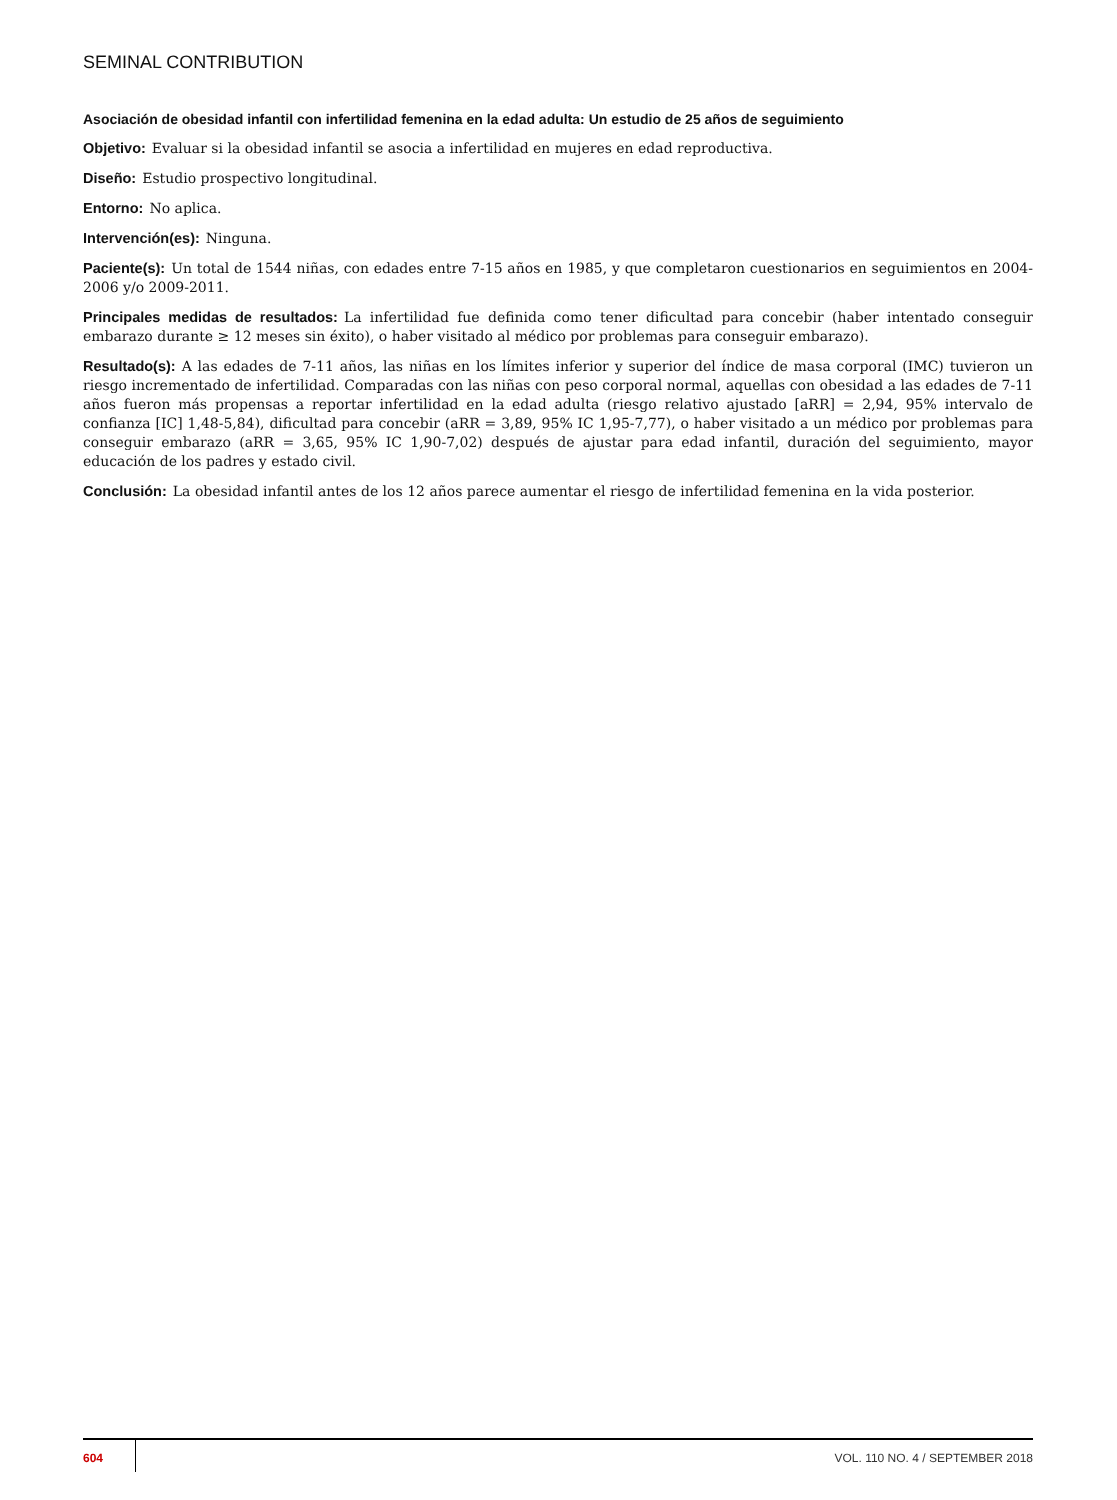SEMINAL CONTRIBUTION
Asociación de obesidad infantil con infertilidad femenina en la edad adulta: Un estudio de 25 años de seguimiento
Objetivo: Evaluar si la obesidad infantil se asocia a infertilidad en mujeres en edad reproductiva.
Diseño: Estudio prospectivo longitudinal.
Entorno: No aplica.
Intervención(es): Ninguna.
Paciente(s): Un total de 1544 niñas, con edades entre 7-15 años en 1985, y que completaron cuestionarios en seguimientos en 2004-2006 y/o 2009-2011.
Principales medidas de resultados: La infertilidad fue definida como tener dificultad para concebir (haber intentado conseguir embarazo durante ≥ 12 meses sin éxito), o haber visitado al médico por problemas para conseguir embarazo).
Resultado(s): A las edades de 7-11 años, las niñas en los límites inferior y superior del índice de masa corporal (IMC) tuvieron un riesgo incrementado de infertilidad. Comparadas con las niñas con peso corporal normal, aquellas con obesidad a las edades de 7-11 años fueron más propensas a reportar infertilidad en la edad adulta (riesgo relativo ajustado [aRR] = 2,94, 95% intervalo de confianza [IC] 1,48-5,84), dificultad para concebir (aRR = 3,89, 95% IC 1,95-7,77), o haber visitado a un médico por problemas para conseguir embarazo (aRR = 3,65, 95% IC 1,90-7,02) después de ajustar para edad infantil, duración del seguimiento, mayor educación de los padres y estado civil.
Conclusión: La obesidad infantil antes de los 12 años parece aumentar el riesgo de infertilidad femenina en la vida posterior.
604 VOL. 110 NO. 4 / SEPTEMBER 2018